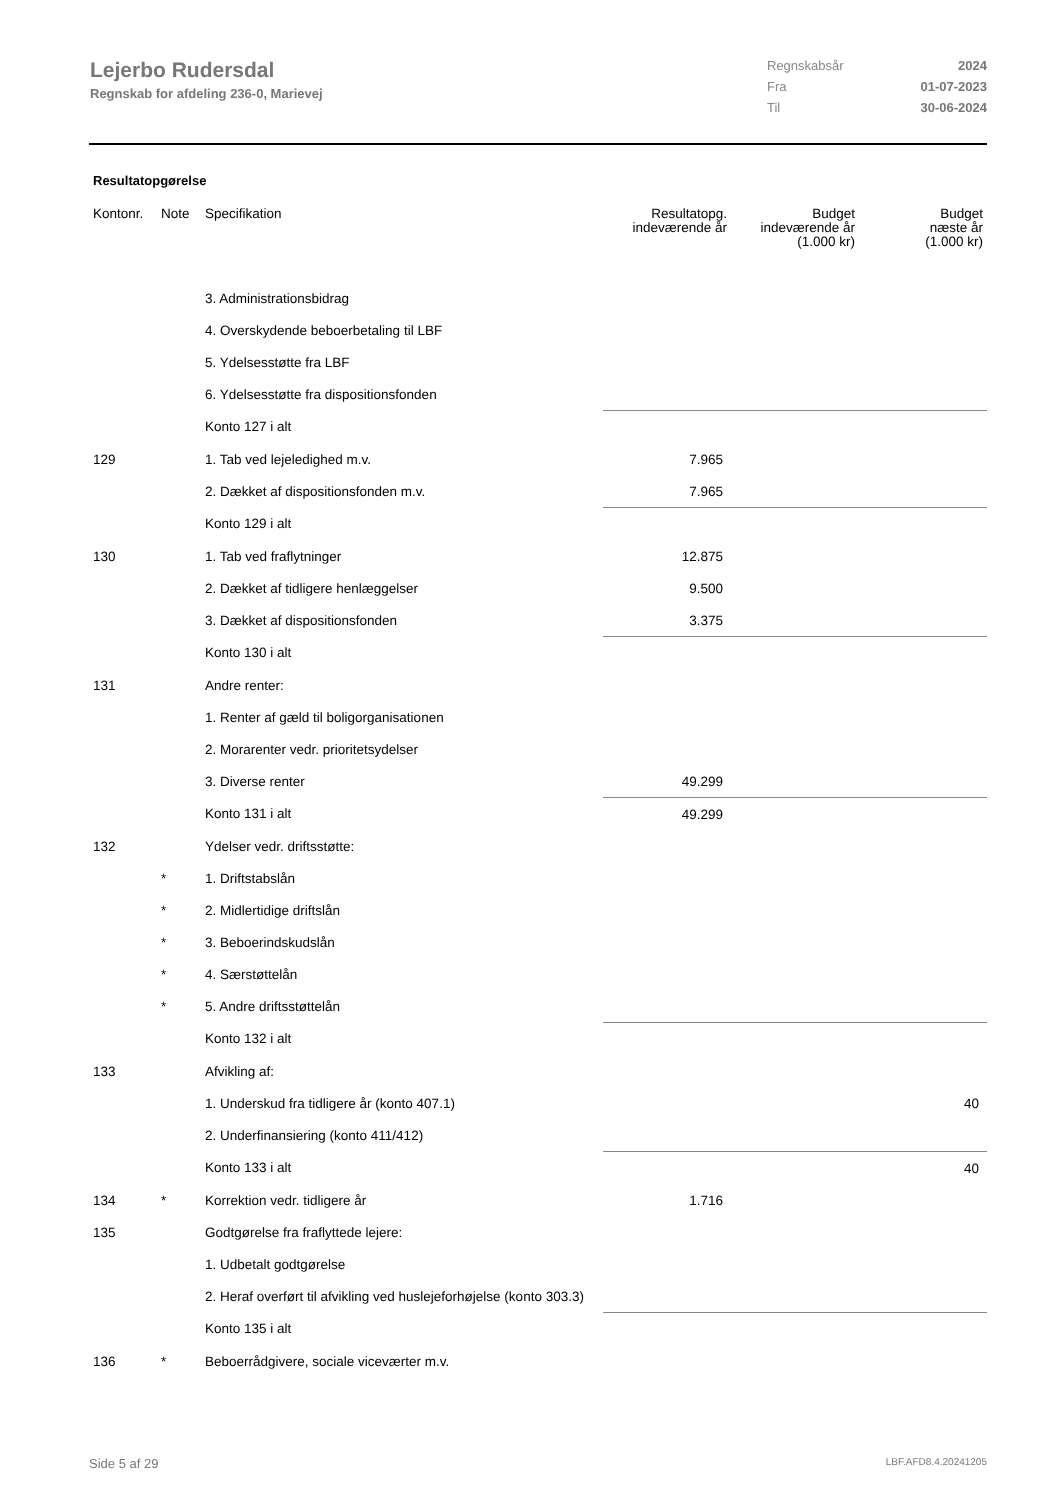Lejerbo Rudersdal
Regnskab for afdeling 236-0, Marievej
Regnskabsår 2024
Fra 01-07-2023
Til 30-06-2024
Resultatopgørelse
| Kontonr. | Note | Specifikation | Resultatopg. indeværende år | Budget indeværende år (1.000 kr) | Budget næste år (1.000 kr) |
| --- | --- | --- | --- | --- | --- |
| | | 3. Administrationsbidrag | | | |
| | | 4. Overskydende beboerbetaling til LBF | | | |
| | | 5. Ydelsesstøtte fra LBF | | | |
| | | 6. Ydelsesstøtte fra dispositionsfonden | | | |
| | | Konto 127 i alt | | | |
| 129 | | 1. Tab ved lejeledighed m.v. | 7.965 | | |
| | | 2. Dækket af dispositionsfonden m.v. | 7.965 | | |
| | | Konto 129 i alt | | | |
| 130 | | 1. Tab ved fraflytninger | 12.875 | | |
| | | 2. Dækket af tidligere henlæggelser | 9.500 | | |
| | | 3. Dækket af dispositionsfonden | 3.375 | | |
| | | Konto 130 i alt | | | |
| 131 | | Andre renter: | | | |
| | | 1. Renter af gæld til boligorganisationen | | | |
| | | 2. Morarenter vedr. prioritetsydelser | | | |
| | | 3. Diverse renter | 49.299 | | |
| | | Konto 131 i alt | 49.299 | | |
| 132 | | Ydelser vedr. driftsstøtte: | | | |
| | * | 1. Driftstabslån | | | |
| | * | 2. Midlertidige driftslån | | | |
| | * | 3. Beboerindskudslån | | | |
| | * | 4. Særstøttelån | | | |
| | * | 5. Andre driftsstøttelån | | | |
| | | Konto 132 i alt | | | |
| 133 | | Afvikling af: | | | |
| | | 1. Underskud fra tidligere år (konto 407.1) | | | 40 |
| | | 2. Underfinansiering (konto 411/412) | | | |
| | | Konto 133 i alt | | | 40 |
| 134 | * | Korrektion vedr. tidligere år | 1.716 | | |
| 135 | | Godtgørelse fra fraflyttede lejere: | | | |
| | | 1. Udbetalt godtgørelse | | | |
| | | 2. Heraf overført til afvikling ved huslejeforhøjelse (konto 303.3) | | | |
| | | Konto 135 i alt | | | |
| 136 | * | Beboerrådgivere, sociale viceværter m.v. | | | |
Side 5 af 29 LBF.AFD8.4.20241205